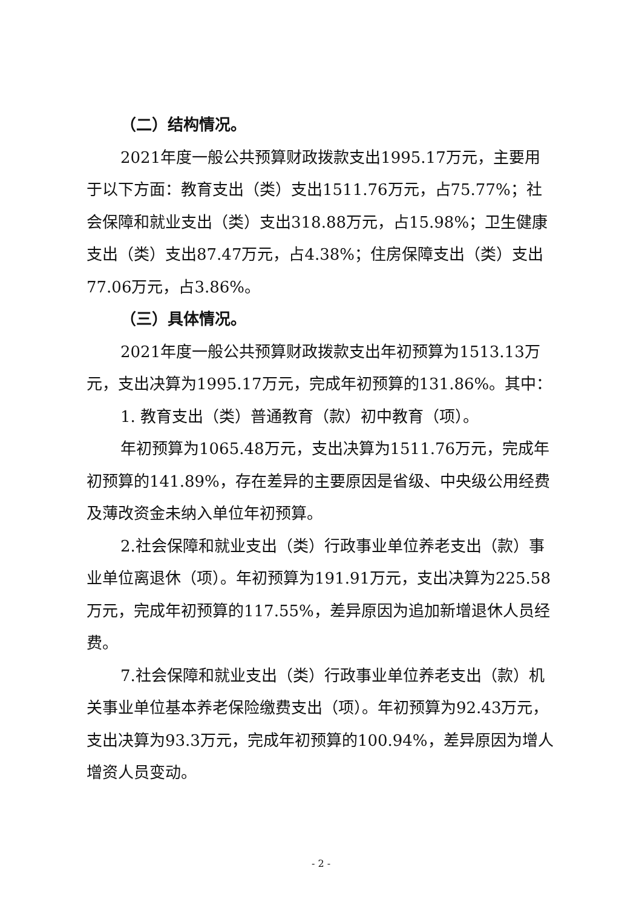（二）结构情况。
2021年度一般公共预算财政拨款支出1995.17万元，主要用于以下方面：教育支出（类）支出1511.76万元，占75.77%；社会保障和就业支出（类）支出318.88万元，占15.98%；卫生健康支出（类）支出87.47万元，占4.38%；住房保障支出（类）支出77.06万元，占3.86%。
（三）具体情况。
2021年度一般公共预算财政拨款支出年初预算为1513.13万元，支出决算为1995.17万元，完成年初预算的131.86%。其中：
1. 教育支出（类）普通教育（款）初中教育（项）。
年初预算为1065.48万元，支出决算为1511.76万元，完成年初预算的141.89%，存在差异的主要原因是省级、中央级公用经费及薄改资金未纳入单位年初预算。
2.社会保障和就业支出（类）行政事业单位养老支出（款）事业单位离退休（项）。年初预算为191.91万元，支出决算为225.58万元，完成年初预算的117.55%，差异原因为追加新增退休人员经费。
7.社会保障和就业支出（类）行政事业单位养老支出（款）机关事业单位基本养老保险缴费支出（项）。年初预算为92.43万元，支出决算为93.3万元，完成年初预算的100.94%，差异原因为增人增资人员变动。
- 2 -